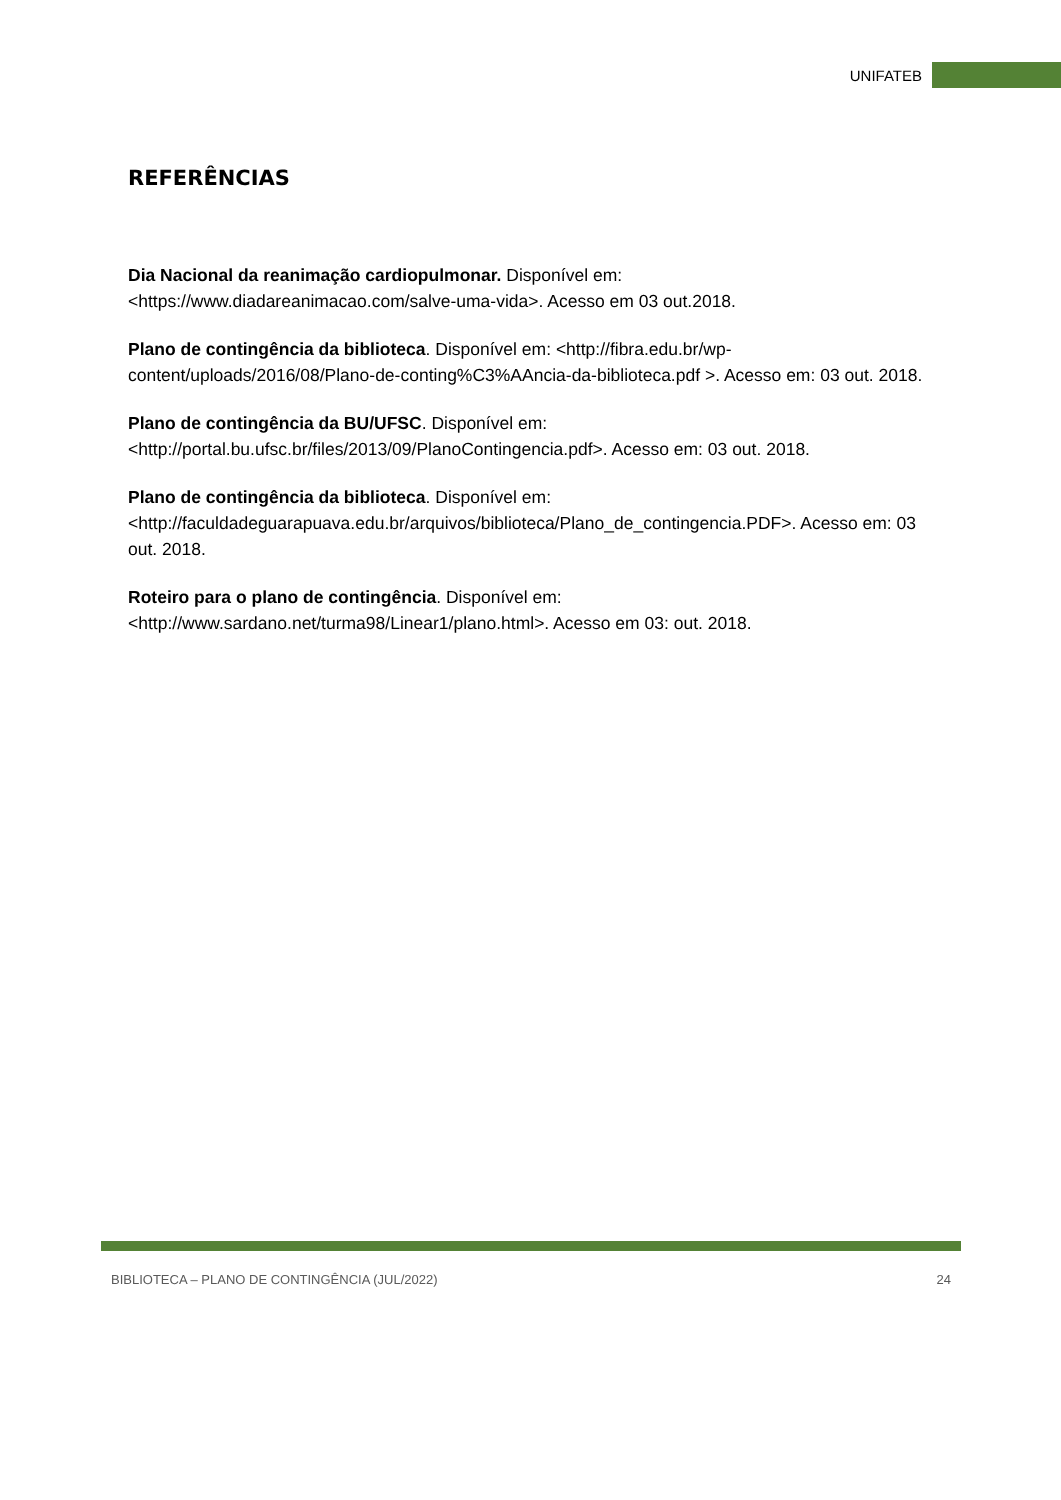UNIFATEB
REFERÊNCIAS
Dia Nacional da reanimação cardiopulmonar. Disponível em: <https://www.diadareanimacao.com/salve-uma-vida>. Acesso em 03 out.2018.
Plano de contingência da biblioteca. Disponível em: <http://fibra.edu.br/wp-content/uploads/2016/08/Plano-de-conting%C3%AAncia-da-biblioteca.pdf >. Acesso em: 03 out. 2018.
Plano de contingência da BU/UFSC. Disponível em: <http://portal.bu.ufsc.br/files/2013/09/PlanoContingencia.pdf>. Acesso em: 03 out. 2018.
Plano de contingência da biblioteca. Disponível em: <http://faculdadeguarapuava.edu.br/arquivos/biblioteca/Plano_de_contingencia.PDF>. Acesso em: 03 out. 2018.
Roteiro para o plano de contingência. Disponível em: <http://www.sardano.net/turma98/Linear1/plano.html>. Acesso em 03: out. 2018.
BIBLIOTECA – PLANO DE CONTINGÊNCIA (JUL/2022) 24